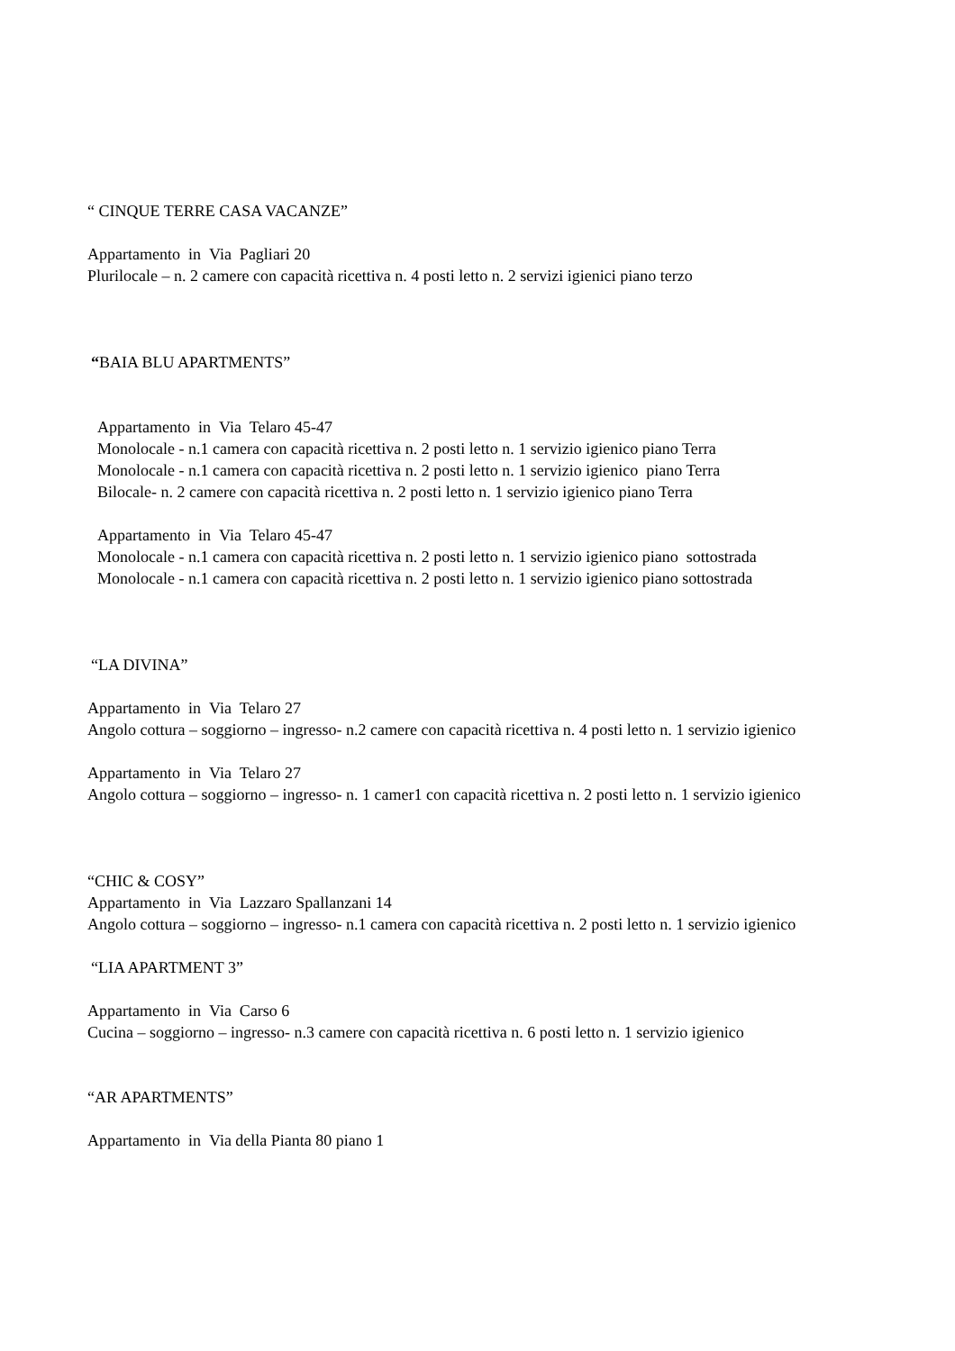“ CINQUE TERRE CASA VACANZE”
Appartamento in Via Pagliari 20
Plurilocale – n. 2 camere con capacità ricettiva n. 4 posti letto n. 2 servizi igienici piano terzo
“BAIA BLU APARTMENTS”
Appartamento in Via Telaro 45-47
Monolocale - n.1 camera con capacità ricettiva n. 2 posti letto n. 1 servizio igienico piano Terra
Monolocale - n.1 camera con capacità ricettiva n. 2 posti letto n. 1 servizio igienico piano Terra
Bilocale- n. 2 camere con capacità ricettiva n. 2 posti letto n. 1 servizio igienico piano Terra
Appartamento in Via Telaro 45-47
Monolocale - n.1 camera con capacità ricettiva n. 2 posti letto n. 1 servizio igienico piano sottostrada
Monolocale - n.1 camera con capacità ricettiva n. 2 posti letto n. 1 servizio igienico piano sottostrada
“LA DIVINA”
Appartamento in Via Telaro 27
Angolo cottura – soggiorno – ingresso- n.2 camere con capacità ricettiva n. 4 posti letto n. 1 servizio igienico
Appartamento in Via Telaro 27
Angolo cottura – soggiorno – ingresso- n. 1 camer1 con capacità ricettiva n. 2 posti letto n. 1 servizio igienico
“CHIC & COSY”
Appartamento in Via Lazzaro Spallanzani 14
Angolo cottura – soggiorno – ingresso- n.1 camera con capacità ricettiva n. 2 posti letto n. 1 servizio igienico
“LIA APARTMENT 3”
Appartamento in Via Carso 6
Cucina – soggiorno – ingresso- n.3 camere con capacità ricettiva n. 6 posti letto n. 1 servizio igienico
“AR APARTMENTS”
Appartamento in Via della Pianta 80 piano 1